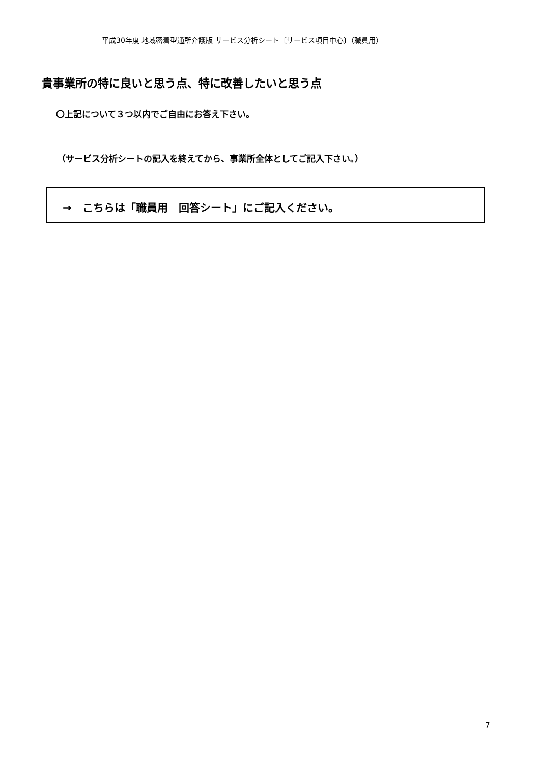平成30年度 地域密着型通所介護版 サービス分析シート〔サービス項目中心〕（職員用）
貴事業所の特に良いと思う点、特に改善したいと思う点
〇上記について３つ以内でご自由にお答え下さい。
（サービス分析シートの記入を終えてから、事業所全体としてご記入下さい。）
→　こちらは「職員用　回答シート」にご記入ください。
7